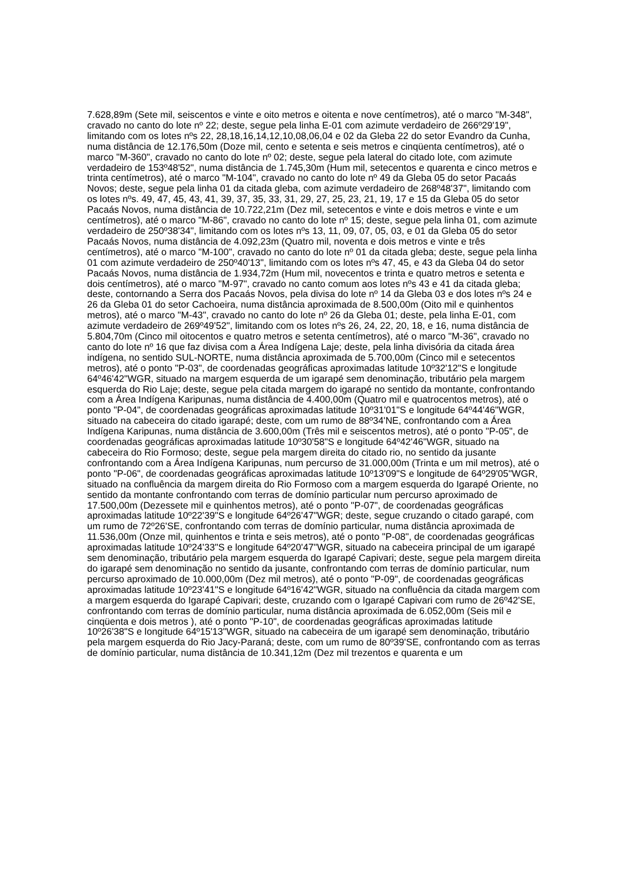7.628,89m (Sete mil, seiscentos e vinte e oito metros e oitenta e nove centímetros), até o marco "M-348", cravado no canto do lote nº 22; deste, segue pela linha E-01 com azimute verdadeiro de 266º29'19", limitando com os lotes nºs 22, 28,18,16,14,12,10,08,06,04 e 02 da Gleba 22 do setor Evandro da Cunha, numa distância de 12.176,50m (Doze mil, cento e setenta e seis metros e cinqüenta centímetros), até o marco "M-360", cravado no canto do lote nº 02; deste, segue pela lateral do citado lote, com azimute verdadeiro de 153º48'52", numa distância de 1.745,30m (Hum mil, setecentos e quarenta e cinco metros e trinta centímetros), até o marco "M-104", cravado no canto do lote nº 49 da Gleba 05 do setor Pacaás Novos; deste, segue pela linha 01 da citada gleba, com azimute verdadeiro de 268º48'37", limitando com os lotes nºs. 49, 47, 45, 43, 41, 39, 37, 35, 33, 31, 29, 27, 25, 23, 21, 19, 17 e 15 da Gleba 05 do setor Pacaás Novos, numa distância de 10.722,21m (Dez mil, setecentos e vinte e dois metros e vinte e um centímetros), até o marco "M-86", cravado no canto do lote nº 15; deste, segue pela linha 01, com azimute verdadeiro de 250º38'34", limitando com os lotes nºs 13, 11, 09, 07, 05, 03, e 01 da Gleba 05 do setor Pacaás Novos, numa distância de 4.092,23m (Quatro mil, noventa e dois metros e vinte e três centímetros), até o marco "M-100", cravado no canto do lote nº 01 da citada gleba; deste, segue pela linha 01 com azimute verdadeiro de 250º40'13", limitando com os lotes nºs 47, 45, e 43 da Gleba 04 do setor Pacaás Novos, numa distância de 1.934,72m (Hum mil, novecentos e trinta e quatro metros e setenta e dois centímetros), até o marco "M-97", cravado no canto comum aos lotes nºs 43 e 41 da citada gleba; deste, contornando a Serra dos Pacaás Novos, pela divisa do lote nº 14 da Gleba 03 e dos lotes nºs 24 e 26 da Gleba 01 do setor Cachoeira, numa distância aproximada de 8.500,00m (Oito mil e quinhentos metros), até o marco "M-43", cravado no canto do lote nº 26 da Gleba 01; deste, pela linha E-01, com azimute verdadeiro de 269º49'52", limitando com os lotes nºs 26, 24, 22, 20, 18, e 16, numa distância de 5.804,70m (Cinco mil oitocentos e quatro metros e setenta centímetros), até o marco "M-36", cravado no canto do lote nº 16 que faz divisa com a Área Indígena Laje; deste, pela linha divisória da citada área indígena, no sentido SUL-NORTE, numa distância aproximada de 5.700,00m (Cinco mil e setecentos metros), até o ponto "P-03", de coordenadas geográficas aproximadas latitude 10º32'12"S e longitude 64º46'42"WGR, situado na margem esquerda de um igarapé sem denominação, tributário pela margem esquerda do Rio Laje; deste, segue pela citada margem do igarapé no sentido da montante, confrontando com a Área Indígena Karipunas, numa distância de 4.400,00m (Quatro mil e quatrocentos metros), até o ponto "P-04", de coordenadas geográficas aproximadas latitude 10º31'01"S e longitude 64º44'46"WGR, situado na cabeceira do citado igarapé; deste, com um rumo de 88º34'NE, confrontando com a Área Indígena Karipunas, numa distância de 3.600,00m (Três mil e seiscentos metros), até o ponto "P-05", de coordenadas geográficas aproximadas latitude 10º30'58"S e longitude 64º42'46"WGR, situado na cabeceira do Rio Formoso; deste, segue pela margem direita do citado rio, no sentido da jusante confrontando com a Área Indígena Karipunas, num percurso de 31.000,00m (Trinta e um mil metros), até o ponto "P-06", de coordenadas geográficas aproximadas latitude 10º13'09"S e longitude de 64º29'05"WGR, situado na confluência da margem direita do Rio Formoso com a margem esquerda do Igarapé Oriente, no sentido da montante confrontando com terras de domínio particular num percurso aproximado de 17.500,00m (Dezessete mil e quinhentos metros), até o ponto "P-07", de coordenadas geográficas aproximadas latitude 10º22'39"S e longitude 64º26'47"WGR; deste, segue cruzando o citado garapé, com um rumo de 72º26'SE, confrontando com terras de domínio particular, numa distância aproximada de 11.536,00m (Onze mil, quinhentos e trinta e seis metros), até o ponto "P-08", de coordenadas geográficas aproximadas latitude 10º24'33"S e longitude 64º20'47"WGR, situado na cabeceira principal de um igarapé sem denominação, tributário pela margem esquerda do Igarapé Capivari; deste, segue pela margem direita do igarapé sem denominação no sentido da jusante, confrontando com terras de domínio particular, num percurso aproximado de 10.000,00m (Dez mil metros), até o ponto "P-09", de coordenadas geográficas aproximadas latitude 10º23'41"S e longitude 64º16'42"WGR, situado na confluência da citada margem com a margem esquerda do Igarapé Capivari; deste, cruzando com o Igarapé Capivari com rumo de 26º42'SE, confrontando com terras de domínio particular, numa distância aproximada de 6.052,00m (Seis mil e cinqüenta e dois metros ), até o ponto "P-10", de coordenadas geográficas aproximadas latitude 10º26'38"S e longitude 64º15'13"WGR, situado na cabeceira de um igarapé sem denominação, tributário pela margem esquerda do Rio Jacy-Paraná; deste, com um rumo de 80º39'SE, confrontando com as terras de domínio particular, numa distância de 10.341,12m (Dez mil trezentos e quarenta e um